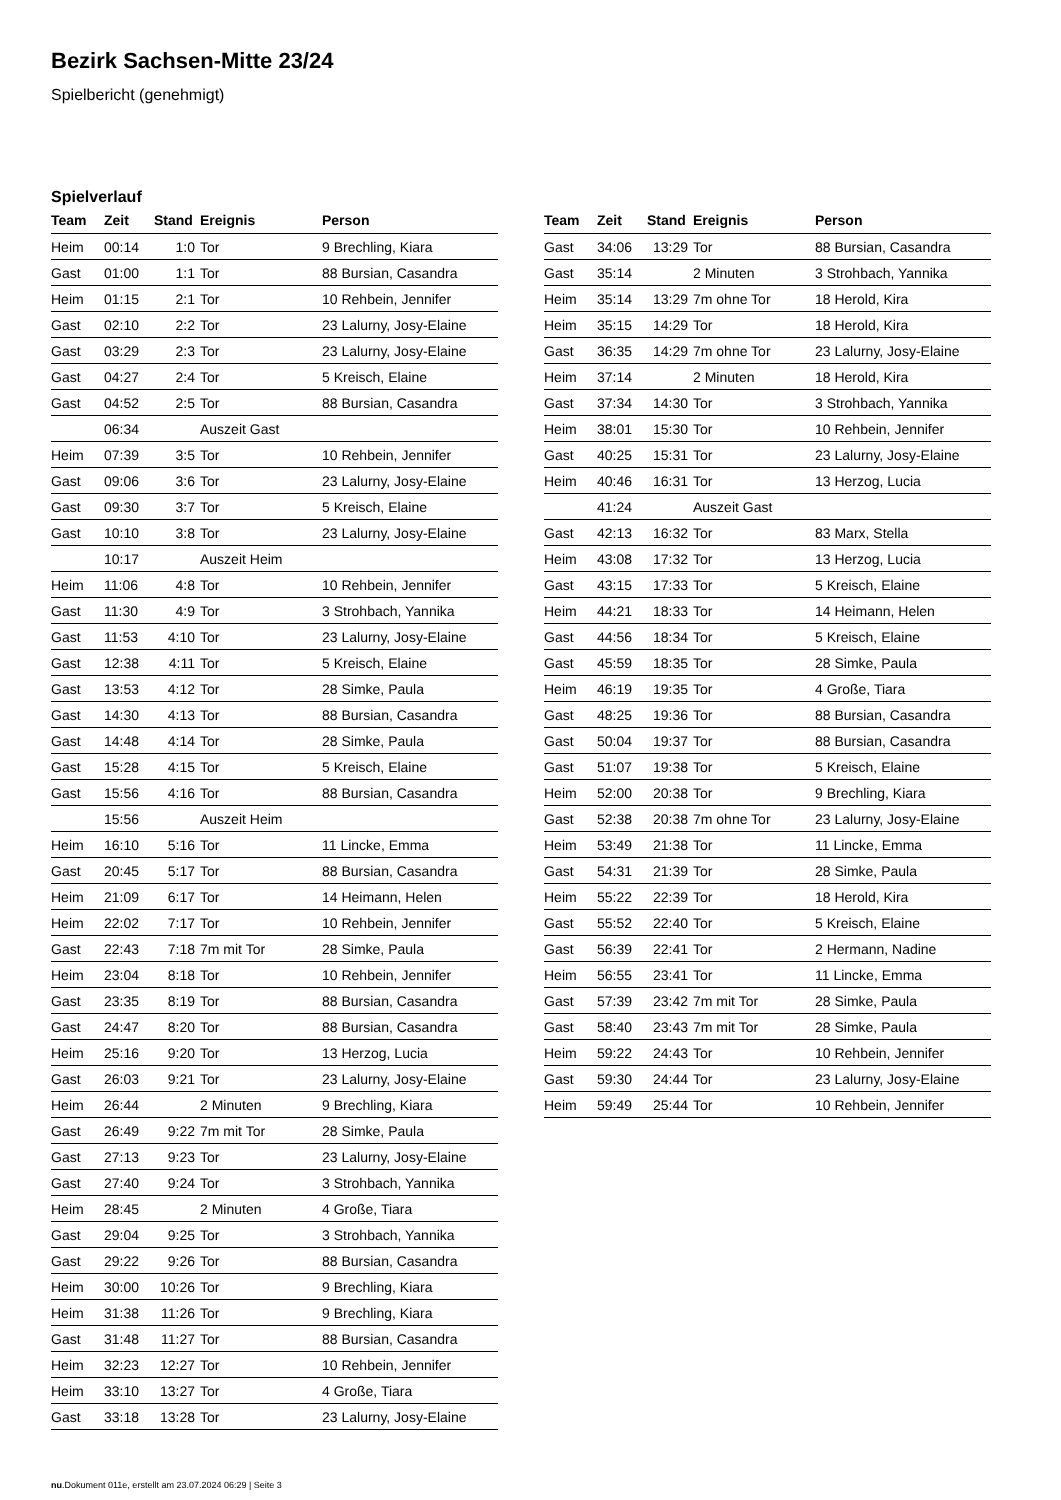Bezirk Sachsen-Mitte 23/24
Spielbericht (genehmigt)
Spielverlauf
| Team | Zeit | Stand | Ereignis | Person |
| --- | --- | --- | --- | --- |
| Heim | 00:14 | 1:0 | Tor | 9 Brechling, Kiara |
| Gast | 01:00 | 1:1 | Tor | 88 Bursian, Casandra |
| Heim | 01:15 | 2:1 | Tor | 10 Rehbein, Jennifer |
| Gast | 02:10 | 2:2 | Tor | 23 Lalurny, Josy-Elaine |
| Gast | 03:29 | 2:3 | Tor | 23 Lalurny, Josy-Elaine |
| Gast | 04:27 | 2:4 | Tor | 5 Kreisch, Elaine |
| Gast | 04:52 | 2:5 | Tor | 88 Bursian, Casandra |
| | 06:34 | | Auszeit Gast | |
| Heim | 07:39 | 3:5 | Tor | 10 Rehbein, Jennifer |
| Gast | 09:06 | 3:6 | Tor | 23 Lalurny, Josy-Elaine |
| Gast | 09:30 | 3:7 | Tor | 5 Kreisch, Elaine |
| Gast | 10:10 | 3:8 | Tor | 23 Lalurny, Josy-Elaine |
| | 10:17 | | Auszeit Heim | |
| Heim | 11:06 | 4:8 | Tor | 10 Rehbein, Jennifer |
| Gast | 11:30 | 4:9 | Tor | 3 Strohbach, Yannika |
| Gast | 11:53 | 4:10 | Tor | 23 Lalurny, Josy-Elaine |
| Gast | 12:38 | 4:11 | Tor | 5 Kreisch, Elaine |
| Gast | 13:53 | 4:12 | Tor | 28 Simke, Paula |
| Gast | 14:30 | 4:13 | Tor | 88 Bursian, Casandra |
| Gast | 14:48 | 4:14 | Tor | 28 Simke, Paula |
| Gast | 15:28 | 4:15 | Tor | 5 Kreisch, Elaine |
| Gast | 15:56 | 4:16 | Tor | 88 Bursian, Casandra |
| | 15:56 | | Auszeit Heim | |
| Heim | 16:10 | 5:16 | Tor | 11 Lincke, Emma |
| Gast | 20:45 | 5:17 | Tor | 88 Bursian, Casandra |
| Heim | 21:09 | 6:17 | Tor | 14 Heimann, Helen |
| Heim | 22:02 | 7:17 | Tor | 10 Rehbein, Jennifer |
| Gast | 22:43 | 7:18 | 7m mit Tor | 28 Simke, Paula |
| Heim | 23:04 | 8:18 | Tor | 10 Rehbein, Jennifer |
| Gast | 23:35 | 8:19 | Tor | 88 Bursian, Casandra |
| Gast | 24:47 | 8:20 | Tor | 88 Bursian, Casandra |
| Heim | 25:16 | 9:20 | Tor | 13 Herzog, Lucia |
| Gast | 26:03 | 9:21 | Tor | 23 Lalurny, Josy-Elaine |
| Heim | 26:44 | | 2 Minuten | 9 Brechling, Kiara |
| Gast | 26:49 | 9:22 | 7m mit Tor | 28 Simke, Paula |
| Gast | 27:13 | 9:23 | Tor | 23 Lalurny, Josy-Elaine |
| Gast | 27:40 | 9:24 | Tor | 3 Strohbach, Yannika |
| Heim | 28:45 | | 2 Minuten | 4 Große, Tiara |
| Gast | 29:04 | 9:25 | Tor | 3 Strohbach, Yannika |
| Gast | 29:22 | 9:26 | Tor | 88 Bursian, Casandra |
| Heim | 30:00 | 10:26 | Tor | 9 Brechling, Kiara |
| Heim | 31:38 | 11:26 | Tor | 9 Brechling, Kiara |
| Gast | 31:48 | 11:27 | Tor | 88 Bursian, Casandra |
| Heim | 32:23 | 12:27 | Tor | 10 Rehbein, Jennifer |
| Heim | 33:10 | 13:27 | Tor | 4 Große, Tiara |
| Gast | 33:18 | 13:28 | Tor | 23 Lalurny, Josy-Elaine |
| Team | Zeit | Stand | Ereignis | Person |
| --- | --- | --- | --- | --- |
| Gast | 34:06 | 13:29 | Tor | 88 Bursian, Casandra |
| Gast | 35:14 | | 2 Minuten | 3 Strohbach, Yannika |
| Heim | 35:14 | 13:29 | 7m ohne Tor | 18 Herold, Kira |
| Heim | 35:15 | 14:29 | Tor | 18 Herold, Kira |
| Gast | 36:35 | 14:29 | 7m ohne Tor | 23 Lalurny, Josy-Elaine |
| Heim | 37:14 | | 2 Minuten | 18 Herold, Kira |
| Gast | 37:34 | 14:30 | Tor | 3 Strohbach, Yannika |
| Heim | 38:01 | 15:30 | Tor | 10 Rehbein, Jennifer |
| Gast | 40:25 | 15:31 | Tor | 23 Lalurny, Josy-Elaine |
| Heim | 40:46 | 16:31 | Tor | 13 Herzog, Lucia |
| | 41:24 | | Auszeit Gast | |
| Gast | 42:13 | 16:32 | Tor | 83 Marx, Stella |
| Heim | 43:08 | 17:32 | Tor | 13 Herzog, Lucia |
| Gast | 43:15 | 17:33 | Tor | 5 Kreisch, Elaine |
| Heim | 44:21 | 18:33 | Tor | 14 Heimann, Helen |
| Gast | 44:56 | 18:34 | Tor | 5 Kreisch, Elaine |
| Gast | 45:59 | 18:35 | Tor | 28 Simke, Paula |
| Heim | 46:19 | 19:35 | Tor | 4 Große, Tiara |
| Gast | 48:25 | 19:36 | Tor | 88 Bursian, Casandra |
| Gast | 50:04 | 19:37 | Tor | 88 Bursian, Casandra |
| Gast | 51:07 | 19:38 | Tor | 5 Kreisch, Elaine |
| Heim | 52:00 | 20:38 | Tor | 9 Brechling, Kiara |
| Gast | 52:38 | 20:38 | 7m ohne Tor | 23 Lalurny, Josy-Elaine |
| Heim | 53:49 | 21:38 | Tor | 11 Lincke, Emma |
| Gast | 54:31 | 21:39 | Tor | 28 Simke, Paula |
| Heim | 55:22 | 22:39 | Tor | 18 Herold, Kira |
| Gast | 55:52 | 22:40 | Tor | 5 Kreisch, Elaine |
| Gast | 56:39 | 22:41 | Tor | 2 Hermann, Nadine |
| Heim | 56:55 | 23:41 | Tor | 11 Lincke, Emma |
| Gast | 57:39 | 23:42 | 7m mit Tor | 28 Simke, Paula |
| Gast | 58:40 | 23:43 | 7m mit Tor | 28 Simke, Paula |
| Heim | 59:22 | 24:43 | Tor | 10 Rehbein, Jennifer |
| Gast | 59:30 | 24:44 | Tor | 23 Lalurny, Josy-Elaine |
| Heim | 59:49 | 25:44 | Tor | 10 Rehbein, Jennifer |
nu.Dokument 011e, erstellt am 23.07.2024 06:29 | Seite 3